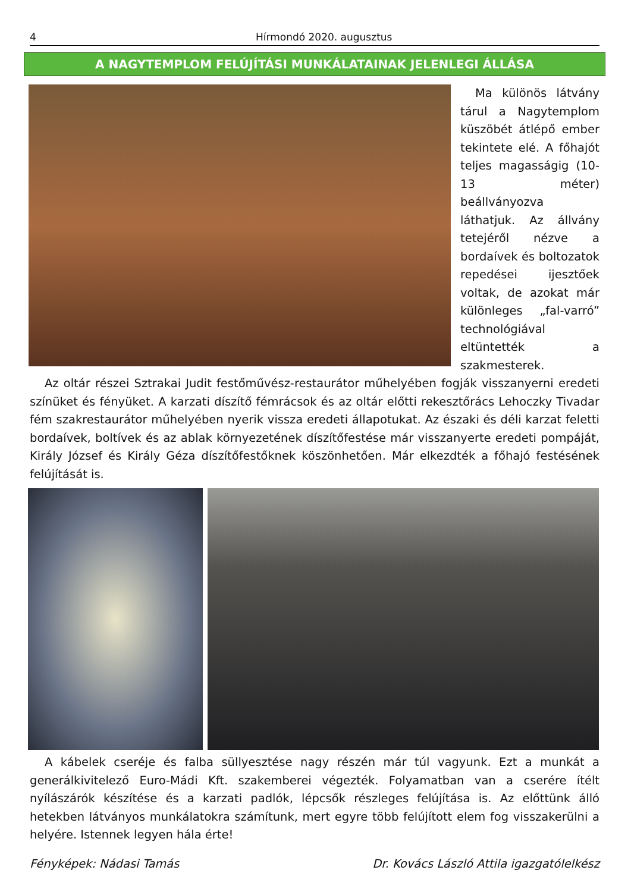4 Hírmondó 2020. augusztus
A NAGYTEMPLOM FELÚJÍTÁSI MUNKÁLATAINAK JELENLEGI ÁLLÁSA
Ma különös látvány tárul a Nagytemplom küszöbét átlépő ember tekintete elé. A főhajót teljes magasságig (10-13 méter) beállványozva láthatjuk. Az állvány tetejéről nézve a bordaívek és boltozatok repedései ijesztőek voltak, de azokat már különleges „fal-varró” technológiával eltüntették a szakmesterek.
Az oltár részei Sztrakai Judit festőművész-restaurátor műhelyében fogják visszanyerni eredeti színüket és fényüket. A karzati díszítő fémrácsok és az oltár előtti rekesztőrács Lehoczky Tivadar fém szakrestaurátor műhelyében nyerik vissza eredeti állapotukat. Az északi és déli karzat feletti bordaívek, boltívek és az ablak környezetének díszítőfestése már visszanyerte eredeti pompáját, Király József és Király Géza díszítőfestőknek köszönhetően. Már elkezdték a főhajó festésének felújítását is.
A kábelek cseréje és falba süllyesztése nagy részén már túl vagyunk. Ezt a munkát a generálkivitelező Euro-Mádi Kft. szakemberei végezték. Folyamatban van a cserére ítélt nyílászárók készítése és a karzati padlók, lépcsők részleges felújítása is. Az előttünk álló hetekben látványos munkálatokra számítunk, mert egyre több felújított elem fog visszakerülni a helyére. Istennek legyen hála érte!
Fényképek: Nádasi Tamás Dr. Kovács László Attila igazgatólelkész